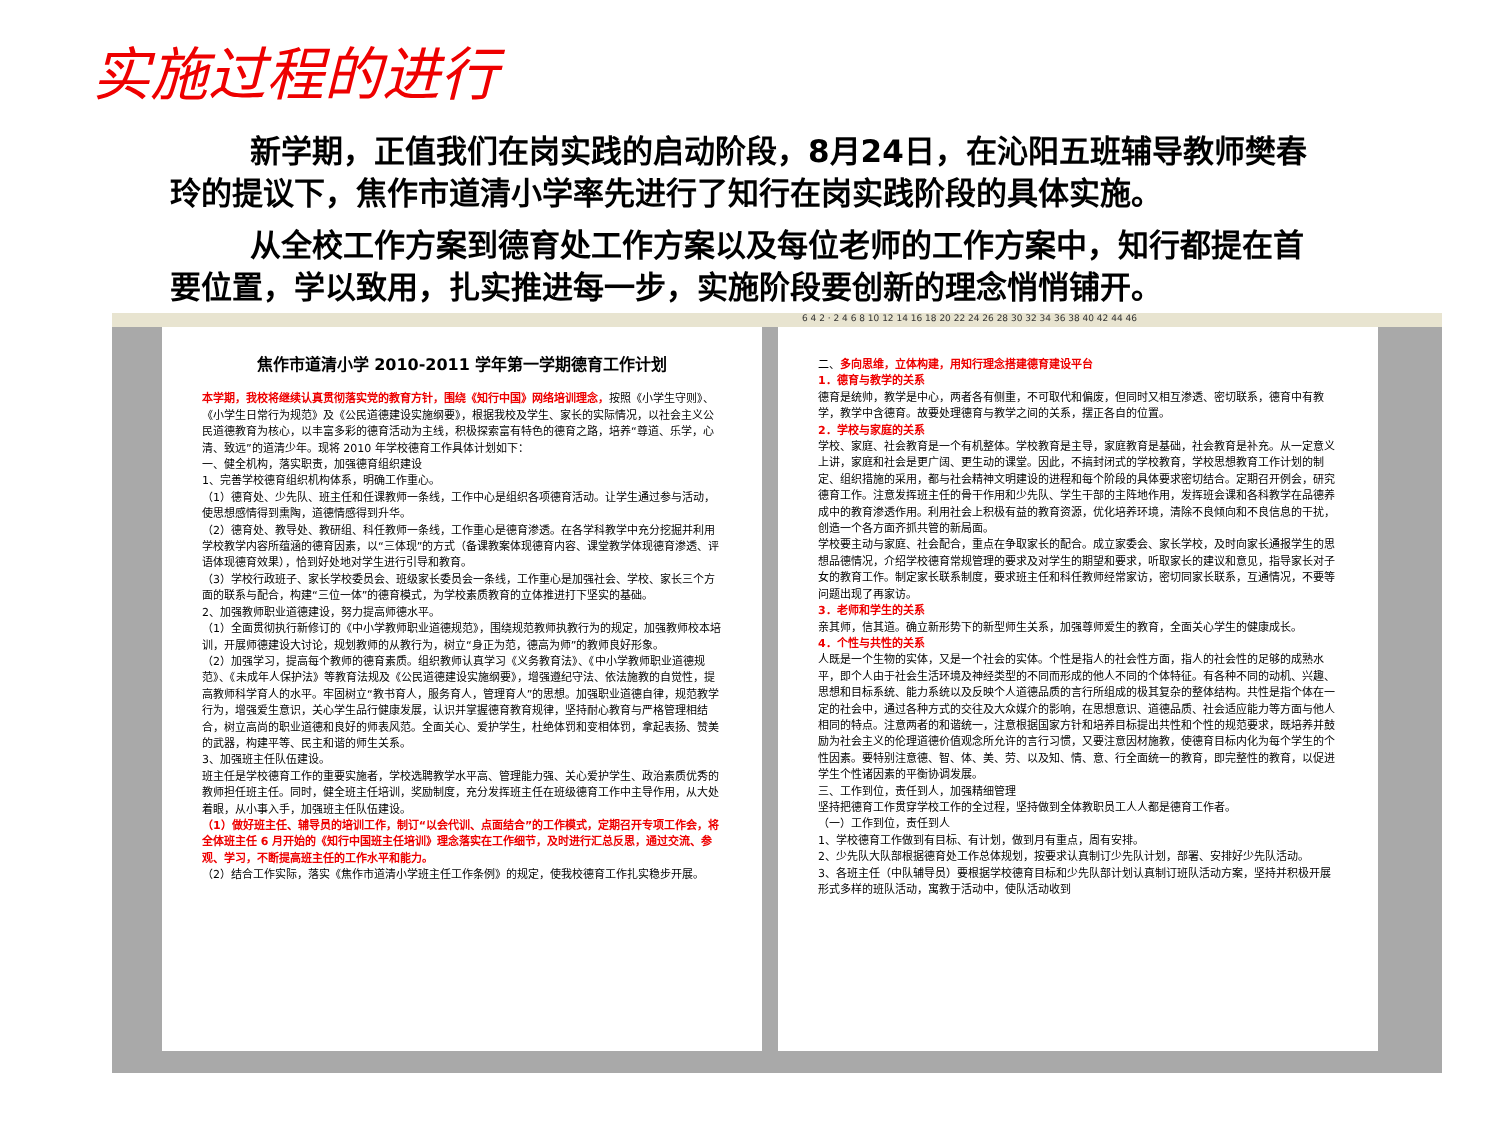实施过程的进行
新学期，正值我们在岗实践的启动阶段，8月24日，在沁阳五班辅导教师樊春玲的提议下，焦作市道清小学率先进行了知行在岗实践阶段的具体实施。
从全校工作方案到德育处工作方案以及每位老师的工作方案中，知行都提在首要位置，学以致用，扎实推进每一步，实施阶段要创新的理念悄悄铺开。
6 4 2 · 2 4 6 8 10 12 14 16 18 20 22 24 26 28 30 32 34 36 38 40 42 44 46
焦作市道清小学 2010-2011 学年第一学期德育工作计划
本学期，我校将继续认真贯彻落实党的教育方针，围绕《知行中国》网络培训理念，按照《小学生守则》、《小学生日常行为规范》及《公民道德建设实施纲要》，根据我校及学生、家长的实际情况，以社会主义公民道德教育为核心，以丰富多彩的德育活动为主线，积极探索富有特色的德育之路，培养“尊道、乐学，心清、致远”的道清少年。现将 2010 年学校德育工作具体计划如下：
一、健全机构，落实职责，加强德育组织建设
1、完善学校德育组织机构体系，明确工作重心。
（1）德育处、少先队、班主任和任课教师一条线，工作中心是组织各项德育活动。让学生通过参与活动，使思想感情得到熏陶，道德情感得到升华。
（2）德育处、教导处、教研组、科任教师一条线，工作重心是德育渗透。在各学科教学中充分挖掘并利用学校教学内容所蕴涵的德育因素，以“三体现”的方式（备课教案体现德育内容、课堂教学体现德育渗透、评语体现德育效果），恰到好处地对学生进行引导和教育。
（3）学校行政班子、家长学校委员会、班级家长委员会一条线，工作重心是加强社会、学校、家长三个方面的联系与配合，构建“三位一体”的德育模式，为学校素质教育的立体推进打下坚实的基础。
2、加强教师职业道德建设，努力提高师德水平。
（1）全面贯彻执行新修订的《中小学教师职业道德规范》，围绕规范教师执教行为的规定，加强教师校本培训，开展师德建设大讨论，规划教师的从教行为，树立“身正为范，德高为师”的教师良好形象。
（2）加强学习，提高每个教师的德育素质。组织教师认真学习《义务教育法》、《中小学教师职业道德规范》、《未成年人保护法》等教育法规及《公民道德建设实施纲要》，增强遵纪守法、依法施教的自觉性，提高教师科学育人的水平。牢固树立“教书育人，服务育人，管理育人”的思想。加强职业道德自律，规范教学行为，增强爱生意识，关心学生品行健康发展，认识并掌握德育教育规律，坚持耐心教育与严格管理相结合，树立高尚的职业道德和良好的师表风范。全面关心、爱护学生，杜绝体罚和变相体罚，拿起表扬、赞美的武器，构建平等、民主和谐的师生关系。
3、加强班主任队伍建设。
班主任是学校德育工作的重要实施者，学校选聘教学水平高、管理能力强、关心爱护学生、政治素质优秀的教师担任班主任。同时，健全班主任培训，奖励制度，充分发挥班主任在班级德育工作中主导作用，从大处着眼，从小事入手，加强班主任队伍建设。
（1）做好班主任、辅导员的培训工作，制订“以会代训、点面结合”的工作模式，定期召开专项工作会，将全体班主任 6 月开始的《知行中国班主任培训》理念落实在工作细节，及时进行汇总反思，通过交流、参观、学习，不断提高班主任的工作水平和能力。
（2）结合工作实际，落实《焦作市道清小学班主任工作条例》的规定，使我校德育工作扎实稳步开展。
二、多向思维，立体构建，用知行理念搭建德育建设平台
1．德育与教学的关系
德育是统帅，教学是中心，两者各有侧重，不可取代和偏废，但同时又相互渗透、密切联系，德育中有教学，教学中含德育。故要处理德育与教学之间的关系，摆正各自的位置。
2．学校与家庭的关系
学校、家庭、社会教育是一个有机整体。学校教育是主导，家庭教育是基础，社会教育是补充。从一定意义上讲，家庭和社会是更广阔、更生动的课堂。因此，不搞封闭式的学校教育，学校思想教育工作计划的制定、组织措施的采用，都与社会精神文明建设的进程和每个阶段的具体要求密切结合。定期召开例会，研究德育工作。注意发挥班主任的骨干作用和少先队、学生干部的主阵地作用，发挥班会课和各科教学在品德养成中的教育渗透作用。利用社会上积极有益的教育资源，优化培养环境，清除不良倾向和不良信息的干扰，创造一个各方面齐抓共管的新局面。
学校要主动与家庭、社会配合，重点在争取家长的配合。成立家委会、家长学校，及时向家长通报学生的思想品德情况，介绍学校德育常规管理的要求及对学生的期望和要求，听取家长的建议和意见，指导家长对子女的教育工作。制定家长联系制度，要求班主任和科任教师经常家访，密切同家长联系，互通情况，不要等问题出现了再家访。
3．老师和学生的关系
亲其师，信其道。确立新形势下的新型师生关系，加强尊师爱生的教育，全面关心学生的健康成长。
4．个性与共性的关系
人既是一个生物的实体，又是一个社会的实体。个性是指人的社会性方面，指人的社会性的足够的成熟水平，即个人由于社会生活环境及神经类型的不同而形成的他人不同的个体特征。有各种不同的动机、兴趣、思想和目标系统、能力系统以及反映个人道德品质的言行所组成的极其复杂的整体结构。共性是指个体在一定的社会中，通过各种方式的交往及大众媒介的影响，在思想意识、道德品质、社会适应能力等方面与他人相同的特点。注意两者的和谐统一，注意根据国家方针和培养目标提出共性和个性的规范要求，既培养并鼓励为社会主义的伦理道德价值观念所允许的言行习惯，又要注意因材施教，使德育目标内化为每个学生的个性因素。要特别注意德、智、体、美、劳、以及知、情、意、行全面统一的教育，即完整性的教育，以促进学生个性诸因素的平衡协调发展。
三、工作到位，责任到人，加强精细管理
坚持把德育工作贯穿学校工作的全过程，坚持做到全体教职员工人人都是德育工作者。
（一）工作到位，责任到人
1、学校德育工作做到有目标、有计划，做到月有重点，周有安排。
2、少先队大队部根据德育处工作总体规划，按要求认真制订少先队计划，部署、安排好少先队活动。
3、各班主任（中队辅导员）要根据学校德育目标和少先队部计划认真制订班队活动方案，坚持并积极开展形式多样的班队活动，寓教于活动中，使队活动收到